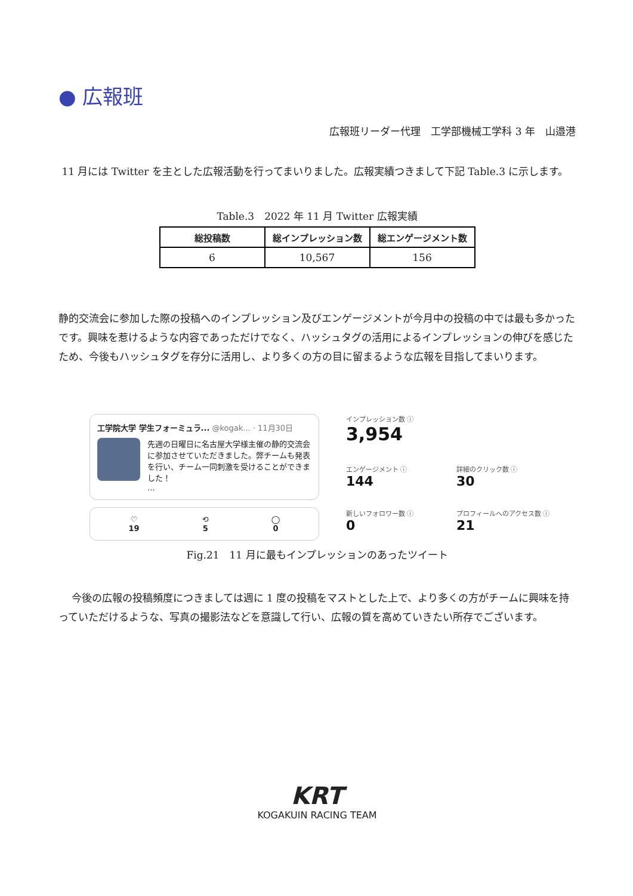● 広報班
広報班リーダー代理　工学部機械工学科 3 年　山邉港
11 月には Twitter を主とした広報活動を行ってまいりました。広報実績つきまして下記 Table.3 に示します。
Table.3　2022 年 11 月 Twitter 広報実績
| 総投稿数 | 総インプレッション数 | 総エンゲージメント数 |
| --- | --- | --- |
| 6 | 10,567 | 156 |
静的交流会に参加した際の投稿へのインプレッション及びエンゲージメントが今月中の投稿の中では最も多かったです。興味を惹けるような内容であっただけでなく、ハッシュタグの活用によるインプレッションの伸びを感じたため、今後もハッシュタグを存分に活用し、より多くの方の目に留まるような広報を目指してまいります。
工学院大学 学生フォーミュラ... @kogak... · 11月30日
先週の日曜日に名古屋大学様主催の静的交流会に参加させていただきました。弊チームも発表を行い、チーム一同刺激を受けることができました！
...
♡
19
⟲
5
◯
0
インプレッション数 ⓘ
3,954
エンゲージメント ⓘ
144
詳細のクリック数 ⓘ
30
新しいフォロワー数 ⓘ
0
プロフィールへのアクセス数 ⓘ
21
Fig.21　11 月に最もインプレッションのあったツイート
今後の広報の投稿頻度につきましては週に 1 度の投稿をマストとした上で、より多くの方がチームに興味を持っていただけるような、写真の撮影法などを意識して行い、広報の質を高めていきたい所存でございます。
KRT
KOGAKUIN RACING TEAM